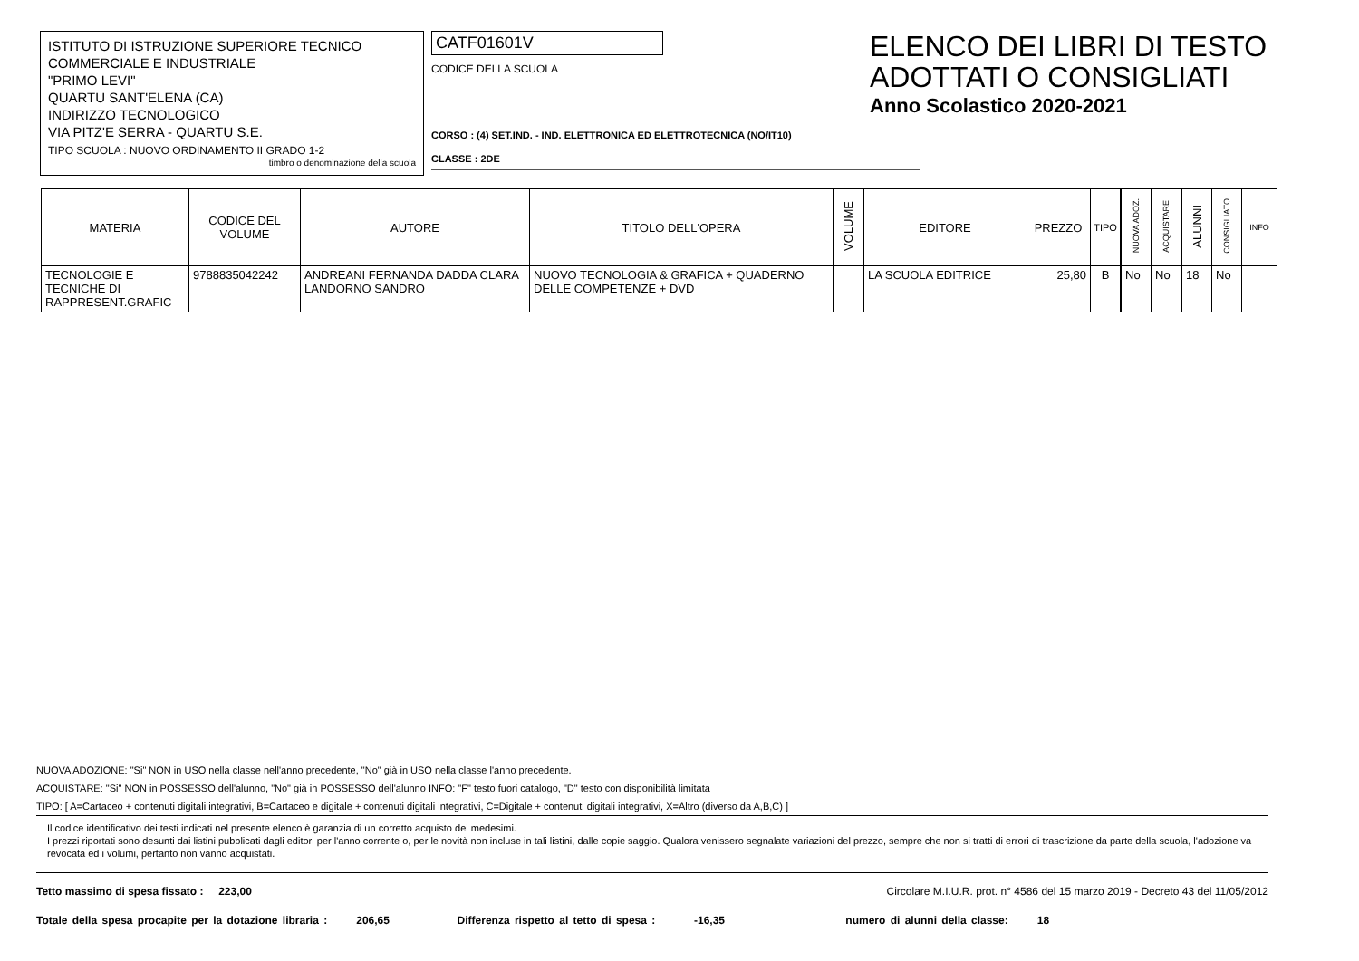ISTITUTO DI ISTRUZIONE SUPERIORE TECNICO
COMMERCIALE E INDUSTRIALE
"PRIMO LEVI"
QUARTU SANT'ELENA (CA)
INDIRIZZO TECNOLOGICO
VIA PITZ'E SERRA - QUARTU S.E.
TIPO SCUOLA : NUOVO ORDINAMENTO II GRADO 1-2
timbro o denominazione della scuola
CATF01601V
CODICE DELLA SCUOLA
CORSO : (4) SET.IND. - IND. ELETTRONICA ED ELETTROTECNICA (NO/IT10)
CLASSE : 2DE
ELENCO DEI LIBRI DI TESTO
ADOTTATI O CONSIGLIATI
Anno Scolastico 2020-2021
| MATERIA | CODICE DEL VOLUME | AUTORE | TITOLO DELL'OPERA | VOLUME | EDITORE | PREZZO | TIPO | NUOVA ADOZ. | ACQUISTARE | ALUNNI | CONSIGLIATO | INFO |
| --- | --- | --- | --- | --- | --- | --- | --- | --- | --- | --- | --- | --- |
| TECNOLOGIE E TECNICHE DI RAPPRESENT.GRAFIC | 9788835042242 | ANDREANI FERNANDA DADDA CLARA LANDORNO SANDRO | NUOVO TECNOLOGIA & GRAFICA + QUADERNO DELLE COMPETENZE + DVD | | LA SCUOLA EDITRICE | 25,80 | B | No | No | 18 | No | |
NUOVA ADOZIONE: "Si" NON in USO nella classe nell'anno precedente, "No" già in USO nella classe l'anno precedente.
ACQUISTARE: "Si" NON in POSSESSO dell'alunno, "No" già in POSSESSO dell'alunno INFO: "F" testo fuori catalogo, "D" testo con disponibilità limitata
TIPO: [ A=Cartaceo + contenuti digitali integrativi, B=Cartaceo e digitale + contenuti digitali integrativi, C=Digitale + contenuti digitali integrativi, X=Altro (diverso da A,B,C) ]
Il codice identificativo dei testi indicati nel presente elenco è garanzia di un corretto acquisto dei medesimi.
I prezzi riportati sono desunti dai listini pubblicati dagli editori per l'anno corrente o, per le novità non incluse in tali listini, dalle copie saggio. Qualora venissero segnalate variazioni del prezzo, sempre che non si tratti di errori di trascrizione da parte della scuola, l'adozione va revocata ed i volumi, pertanto non vanno acquistati.
Tetto massimo di spesa fissato : 223,00 Circolare M.I.U.R. prot. n° 4586 del 15 marzo 2019 - Decreto 43 del 11/05/2012
Totale della spesa procapite per la dotazione libraria : 206,65 Differenza rispetto al tetto di spesa : -16,35 numero di alunni della classe: 18